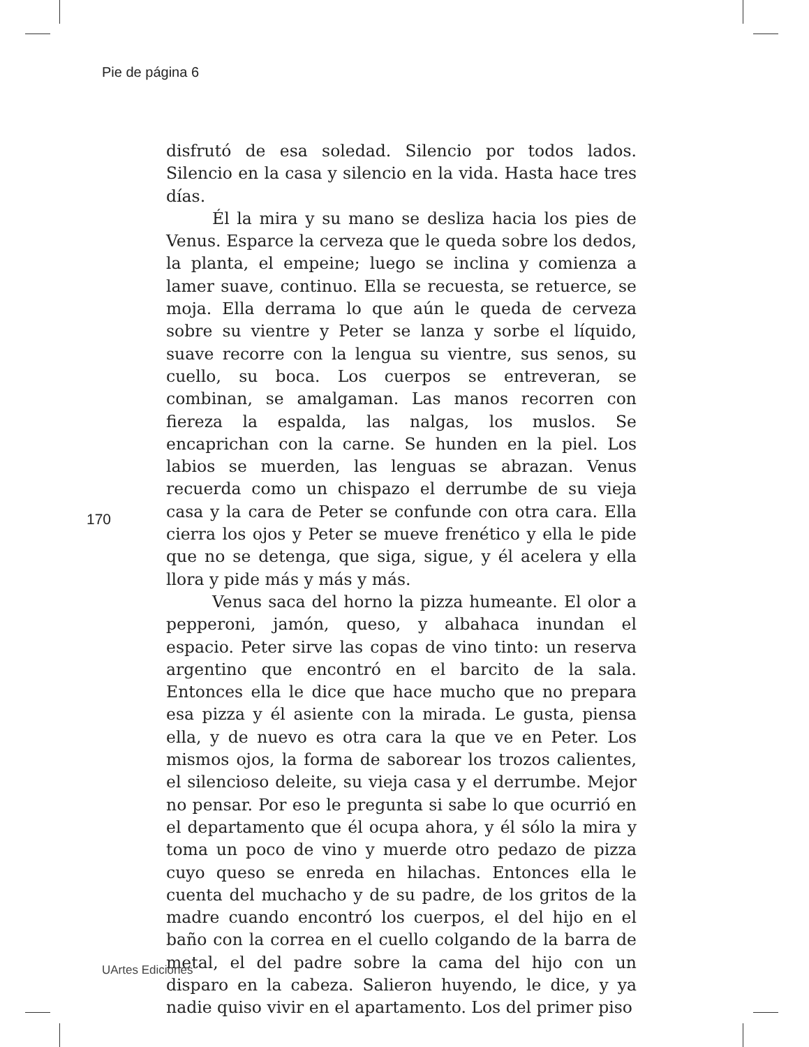Pie de página 6
disfrutó de esa soledad. Silencio por todos lados. Silencio en la casa y silencio en la vida. Hasta hace tres días.
Él la mira y su mano se desliza hacia los pies de Venus. Esparce la cerveza que le queda sobre los dedos, la planta, el empeine; luego se inclina y comienza a lamer suave, continuo. Ella se recuesta, se retuerce, se moja. Ella derrama lo que aún le queda de cerveza sobre su vientre y Peter se lanza y sorbe el líquido, suave recorre con la lengua su vientre, sus senos, su cuello, su boca. Los cuerpos se entreveran, se combinan, se amalgaman. Las manos recorren con fiereza la espalda, las nalgas, los muslos. Se encaprichan con la carne. Se hunden en la piel. Los labios se muerden, las lenguas se abrazan. Venus recuerda como un chispazo el derrumbe de su vieja casa y la cara de Peter se confunde con otra cara. Ella cierra los ojos y Peter se mueve frenético y ella le pide que no se detenga, que siga, sigue, y él acelera y ella llora y pide más y más y más.
Venus saca del horno la pizza humeante. El olor a pepperoni, jamón, queso, y albahaca inundan el espacio. Peter sirve las copas de vino tinto: un reserva argentino que encontró en el barcito de la sala. Entonces ella le dice que hace mucho que no prepara esa pizza y él asiente con la mirada. Le gusta, piensa ella, y de nuevo es otra cara la que ve en Peter. Los mismos ojos, la forma de saborear los trozos calientes, el silencioso deleite, su vieja casa y el derrumbe. Mejor no pensar. Por eso le pregunta si sabe lo que ocurrió en el departamento que él ocupa ahora, y él sólo la mira y toma un poco de vino y muerde otro pedazo de pizza cuyo queso se enreda en hilachas. Entonces ella le cuenta del muchacho y de su padre, de los gritos de la madre cuando encontró los cuerpos, el del hijo en el baño con la correa en el cuello colgando de la barra de metal, el del padre sobre la cama del hijo con un disparo en la cabeza. Salieron huyendo, le dice, y ya nadie quiso vivir en el apartamento. Los del primer piso
170
UArtes Ediciones